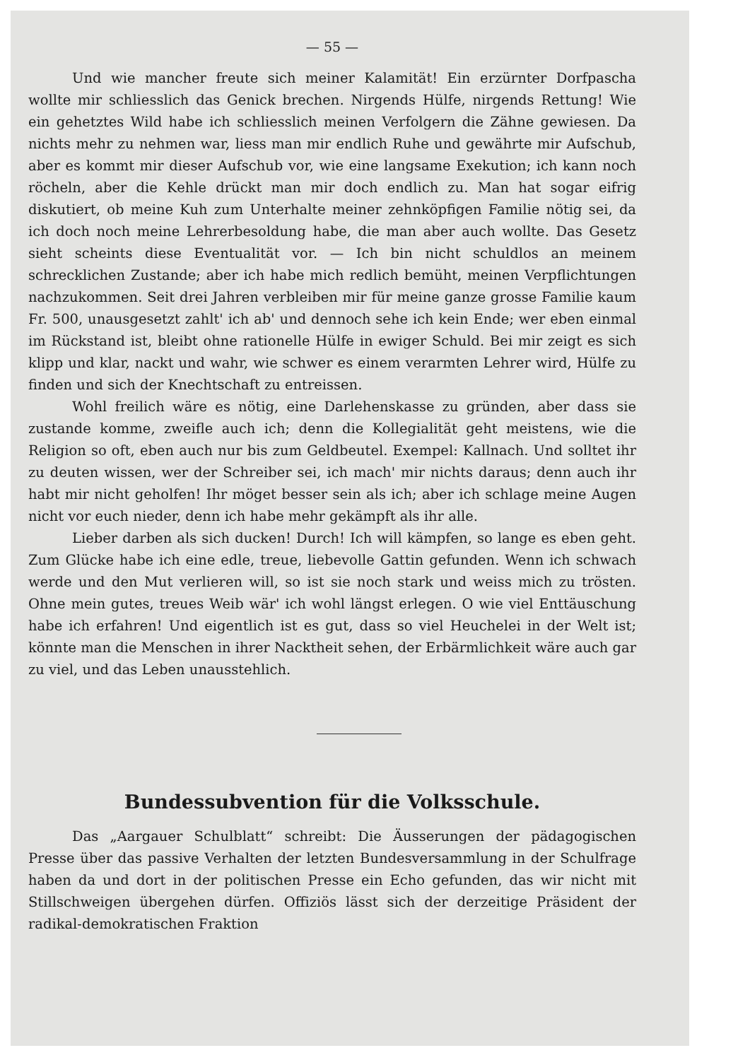— 55 —
Und wie mancher freute sich meiner Kalamität! Ein erzürnter Dorfpascha wollte mir schliesslich das Genick brechen. Nirgends Hülfe, nirgends Rettung! Wie ein gehetztes Wild habe ich schliesslich meinen Verfolgern die Zähne gewiesen. Da nichts mehr zu nehmen war, liess man mir endlich Ruhe und gewährte mir Aufschub, aber es kommt mir dieser Aufschub vor, wie eine langsame Exekution; ich kann noch röcheln, aber die Kehle drückt man mir doch endlich zu. Man hat sogar eifrig diskutiert, ob meine Kuh zum Unterhalte meiner zehnköpfigen Familie nötig sei, da ich doch noch meine Lehrerbesoldung habe, die man aber auch wollte. Das Gesetz sieht scheints diese Eventualität vor. — Ich bin nicht schuldlos an meinem schrecklichen Zustande; aber ich habe mich redlich bemüht, meinen Verpflichtungen nachzukommen. Seit drei Jahren verbleiben mir für meine ganze grosse Familie kaum Fr. 500, unausgesetzt zahlt' ich ab' und dennoch sehe ich kein Ende; wer eben einmal im Rückstand ist, bleibt ohne rationelle Hülfe in ewiger Schuld. Bei mir zeigt es sich klipp und klar, nackt und wahr, wie schwer es einem verarmten Lehrer wird, Hülfe zu finden und sich der Knechtschaft zu entreissen.
Wohl freilich wäre es nötig, eine Darlehenskasse zu gründen, aber dass sie zustande komme, zweifle auch ich; denn die Kollegialität geht meistens, wie die Religion so oft, eben auch nur bis zum Geldbeutel. Exempel: Kallnach. Und solltet ihr zu deuten wissen, wer der Schreiber sei, ich mach' mir nichts daraus; denn auch ihr habt mir nicht geholfen! Ihr möget besser sein als ich; aber ich schlage meine Augen nicht vor euch nieder, denn ich habe mehr gekämpft als ihr alle.
Lieber darben als sich ducken! Durch! Ich will kämpfen, so lange es eben geht. Zum Glücke habe ich eine edle, treue, liebevolle Gattin gefunden. Wenn ich schwach werde und den Mut verlieren will, so ist sie noch stark und weiss mich zu trösten. Ohne mein gutes, treues Weib wär' ich wohl längst erlegen. O wie viel Enttäuschung habe ich erfahren! Und eigentlich ist es gut, dass so viel Heuchelei in der Welt ist; könnte man die Menschen in ihrer Nacktheit sehen, der Erbärmlichkeit wäre auch gar zu viel, und das Leben unausstehlich.
Bundessubvention für die Volksschule.
Das „Aargauer Schulblatt“ schreibt: Die Äusserungen der pädagogischen Presse über das passive Verhalten der letzten Bundesversammlung in der Schulfrage haben da und dort in der politischen Presse ein Echo gefunden, das wir nicht mit Stillschweigen übergehen dürfen. Offiziös lässt sich der derzeitige Präsident der radikal-demokratischen Fraktion